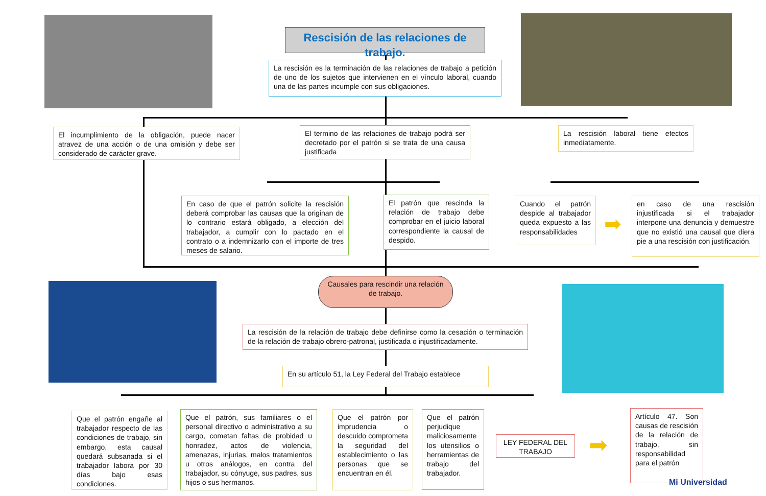Rescisión de las relaciones de trabajo.
La rescisión es la terminación de las relaciones de trabajo a petición de uno de los sujetos que intervienen en el vínculo laboral, cuando una de las partes incumple con sus obligaciones.
El incumplimiento de la obligación, puede nacer atravez de una acción o de una omisión y debe ser considerado de carácter grave.
El termino de las relaciones de trabajo podrá ser decretado por el patrón si se trata de una causa justificada
La rescisión laboral tiene efectos inmediatamente.
En caso de que el patrón solicite la rescisión deberá comprobar las causas que la originan de lo contrario estará obligado, a elección del trabajador, a cumplir con lo pactado en el contrato o a indemnizarlo con el importe de tres meses de salario.
El patrón que rescinda la relación de trabajo debe comprobar en el juicio laboral correspondiente la causal de despido.
Cuando el patrón despide al trabajador queda expuesto a las responsabilidades
➡
en caso de una rescisión injustificada si el trabajador interpone una denuncia y demuestre que no existió una causal que diera pie a una rescisión con justificación.
Causales para rescindir una relación de trabajo.
La rescisión de la relación de trabajo debe definirse como la cesación o terminación de la relación de trabajo obrero-patronal, justificada o injustificadamente.
En su artículo 51, la Ley Federal del Trabajo establece
Que el patrón engañe al trabajador respecto de las condiciones de trabajo, sin embargo, esta causal quedará subsanada si el trabajador labora por 30 días bajo esas condiciones.
Que el patrón, sus familiares o el personal directivo o administrativo a su cargo, cometan faltas de probidad u honradez, actos de violencia, amenazas, injurias, malos tratamientos u otros análogos, en contra del trabajador, su cónyuge, sus padres, sus hijos o sus hermanos.
Que el patrón por imprudencia o descuido comprometa la seguridad del establecimiento o las personas que se encuentran en él.
Que el patrón perjudique maliciosamente los utensilios o herramientas de trabajo del trabajador.
LEY FEDERAL DEL TRABAJO
➡
Artículo 47. Son causas de rescisión de la relación de trabajo, sin responsabilidad para el patrón
Mi Universidad